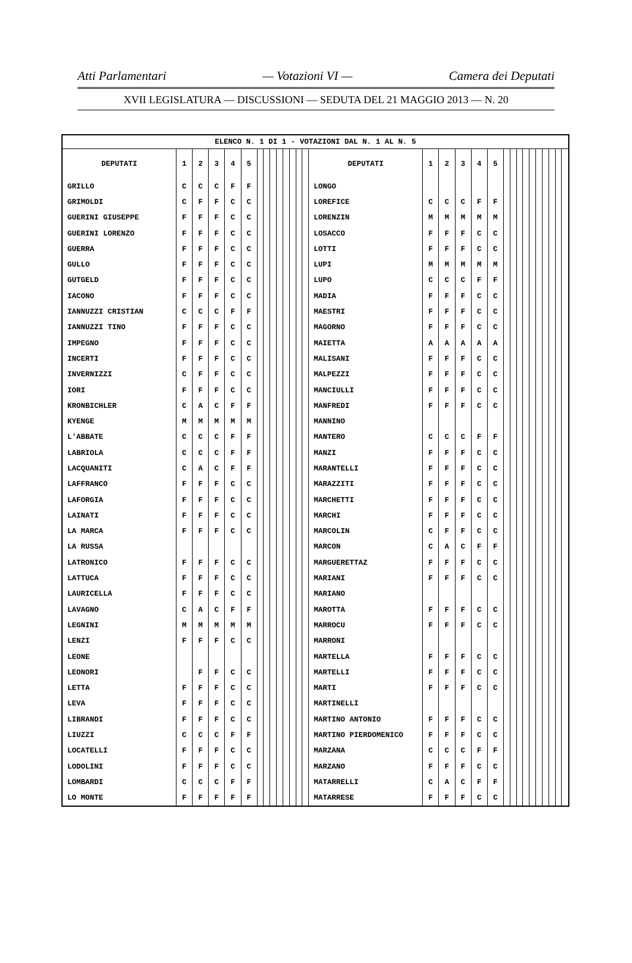Atti Parlamentari — Votazioni VI — Camera dei Deputati
XVII LEGISLATURA — DISCUSSIONI — SEDUTA DEL 21 MAGGIO 2013 — N. 20
| ELENCO N. 1 DI 1 - VOTAZIONI DAL N. 1 AL N. 5 | | | | | | | | | | | | | | | | | | | | | | | | | | | | | |
| --- | --- | --- | --- | --- | --- | --- | --- | --- | --- | --- | --- | --- | --- | --- | --- | --- | --- | --- | --- | --- | --- | --- | --- | --- | --- | --- | --- | --- | --- |
| DEPUTATI | 1 | 2 | 3 | 4 | 5 | | | | | | | | | DEPUTATI | 1 | 2 | 3 | 4 | 5 | | | | | | | | | | |
| GRILLO | C | C | C | F | F | | | | | | | | | LONGO | | | | | | | | | | | | | | | |
| GRIMOLDI | C | F | F | C | C | | | | | | | | | LOREFICE | C | C | C | F | F | | | | | | | | | | |
| GUERINI GIUSEPPE | F | F | F | C | C | | | | | | | | | LORENZIN | M | M | M | M | M | | | | | | | | | | |
| GUERINI LORENZO | F | F | F | C | C | | | | | | | | | LOSACCO | F | F | F | C | C | | | | | | | | | | |
| GUERRA | F | F | F | C | C | | | | | | | | | LOTTI | F | F | F | C | C | | | | | | | | | | |
| GULLO | F | F | F | C | C | | | | | | | | | LUPI | M | M | M | M | M | | | | | | | | | | |
| GUTGELD | F | F | F | C | C | | | | | | | | | LUPO | C | C | C | F | F | | | | | | | | | | |
| IACONO | F | F | F | C | C | | | | | | | | | MADIA | F | F | F | C | C | | | | | | | | | | |
| IANNUZZI CRISTIAN | C | C | C | F | F | | | | | | | | | MAESTRI | F | F | F | C | C | | | | | | | | | | |
| IANNUZZI TINO | F | F | F | C | C | | | | | | | | | MAGORNO | F | F | F | C | C | | | | | | | | | | |
| IMPEGNO | F | F | F | C | C | | | | | | | | | MAIETTA | A | A | A | A | A | | | | | | | | | | |
| INCERTI | F | F | F | C | C | | | | | | | | | MALISANI | F | F | F | C | C | | | | | | | | | | |
| INVERNIZZI | C | F | F | C | C | | | | | | | | | MALPEZZI | F | F | F | C | C | | | | | | | | | | |
| IORI | F | F | F | C | C | | | | | | | | | MANCIULLI | F | F | F | C | C | | | | | | | | | | |
| KRONBICHLER | C | A | C | F | F | | | | | | | | | MANFREDI | F | F | F | C | C | | | | | | | | | | |
| KYENGE | M | M | M | M | M | | | | | | | | | MANNINO | | | | | | | | | | | | | | | |
| L'ABBATE | C | C | C | F | F | | | | | | | | | MANTERO | C | C | C | F | F | | | | | | | | | | |
| LABRIOLA | C | C | C | F | F | | | | | | | | | MANZI | F | F | F | C | C | | | | | | | | | | |
| LACQUANITI | C | A | C | F | F | | | | | | | | | MARANTELLI | F | F | F | C | C | | | | | | | | | | |
| LAFFRANCO | F | F | F | C | C | | | | | | | | | MARAZZITI | F | F | F | C | C | | | | | | | | | | |
| LAFORGIA | F | F | F | C | C | | | | | | | | | MARCHETTI | F | F | F | C | C | | | | | | | | | | |
| LAINATI | F | F | F | C | C | | | | | | | | | MARCHI | F | F | F | C | C | | | | | | | | | | |
| LA MARCA | F | F | F | C | C | | | | | | | | | MARCOLIN | C | F | F | C | C | | | | | | | | | | |
| LA RUSSA | | | | | | | | | | | | | | MARCON | C | A | C | F | F | | | | | | | | | | |
| LATRONICO | F | F | F | C | C | | | | | | | | | MARGUERETTAZ | F | F | F | C | C | | | | | | | | | | |
| LATTUCA | F | F | F | C | C | | | | | | | | | MARIANI | F | F | F | C | C | | | | | | | | | | |
| LAURICELLA | F | F | F | C | C | | | | | | | | | MARIANO | | | | | | | | | | | | | | | |
| LAVAGNO | C | A | C | F | F | | | | | | | | | MAROTTA | F | F | F | C | C | | | | | | | | | | |
| LEGNINI | M | M | M | M | M | | | | | | | | | MARROCU | F | F | F | C | C | | | | | | | | | | |
| LENZI | F | F | F | C | C | | | | | | | | | MARRONI | | | | | | | | | | | | | | | |
| LEONE | | | | | | | | | | | | | | MARTELLA | F | F | F | C | C | | | | | | | | | | |
| LEONORI | | F | F | C | C | | | | | | | | | MARTELLI | F | F | F | C | C | | | | | | | | | | |
| LETTA | F | F | F | C | C | | | | | | | | | MARTI | F | F | F | C | C | | | | | | | | | | |
| LEVA | F | F | F | C | C | | | | | | | | | MARTINELLI | | | | | | | | | | | | | | | |
| LIBRANDI | F | F | F | C | C | | | | | | | | | MARTINO ANTONIO | F | F | F | C | C | | | | | | | | | | |
| LIUZZI | C | C | C | F | F | | | | | | | | | MARTINO PIERDOMENICO | F | F | F | C | C | | | | | | | | | | |
| LOCATELLI | F | F | F | C | C | | | | | | | | | MARZANA | C | C | C | F | F | | | | | | | | | | |
| LODOLINI | F | F | F | C | C | | | | | | | | | MARZANO | F | F | F | C | C | | | | | | | | | | |
| LOMBARDI | C | C | C | F | F | | | | | | | | | MATARRELLI | C | A | C | F | F | | | | | | | | | | |
| LO MONTE | F | F | F | F | F | | | | | | | | | MATARRESE | F | F | F | C | C | | | | | | | | | | |